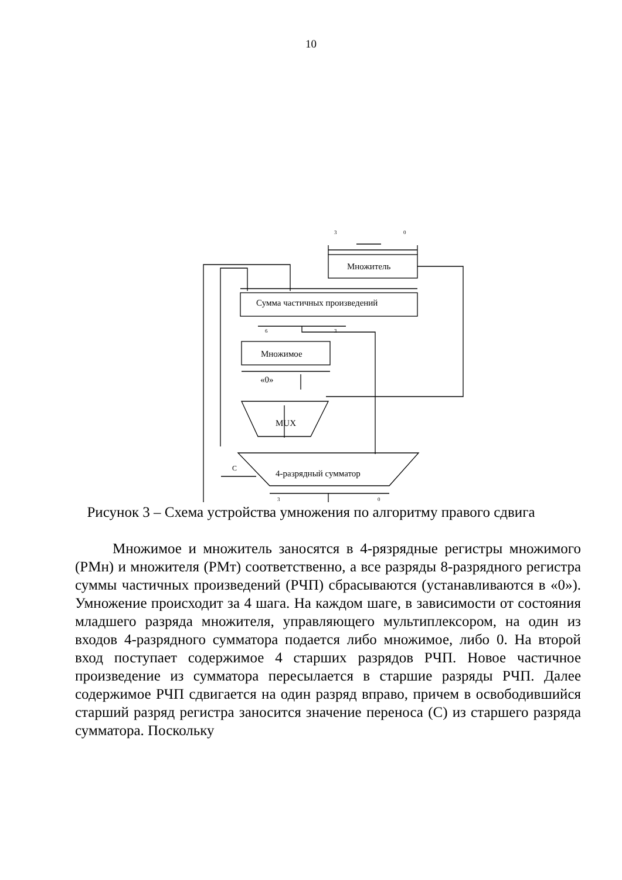10
3
0
Множитель
Сумма частичных произведений
6
3
Множимое
«0»
MUX
4-разрядный сумматор
C
3
0
Рисунок 3 – Схема устройства умножения по алгоритму правого сдвига
Множимое и множитель заносятся в 4-рязрядные регистры множимого (РМн) и множителя (РМт) соответственно, а все разряды 8-разрядного регистра суммы частичных произведений (РЧП) сбрасываются (устанавливаются в «0»). Умножение происходит за 4 шага. На каждом шаге, в зависимости от состояния младшего разряда множителя, управляющего мультиплексором, на один из входов 4-разрядного сумматора подается либо множимое, либо 0. На второй вход поступает содержимое 4 старших разрядов РЧП. Новое частичное произведение из сумматора пересылается в старшие разряды РЧП. Далее содержимое РЧП сдвигается на один разряд вправо, причем в освободившийся старший разряд регистра заносится значение переноса (С) из старшего разряда сумматора. Поскольку